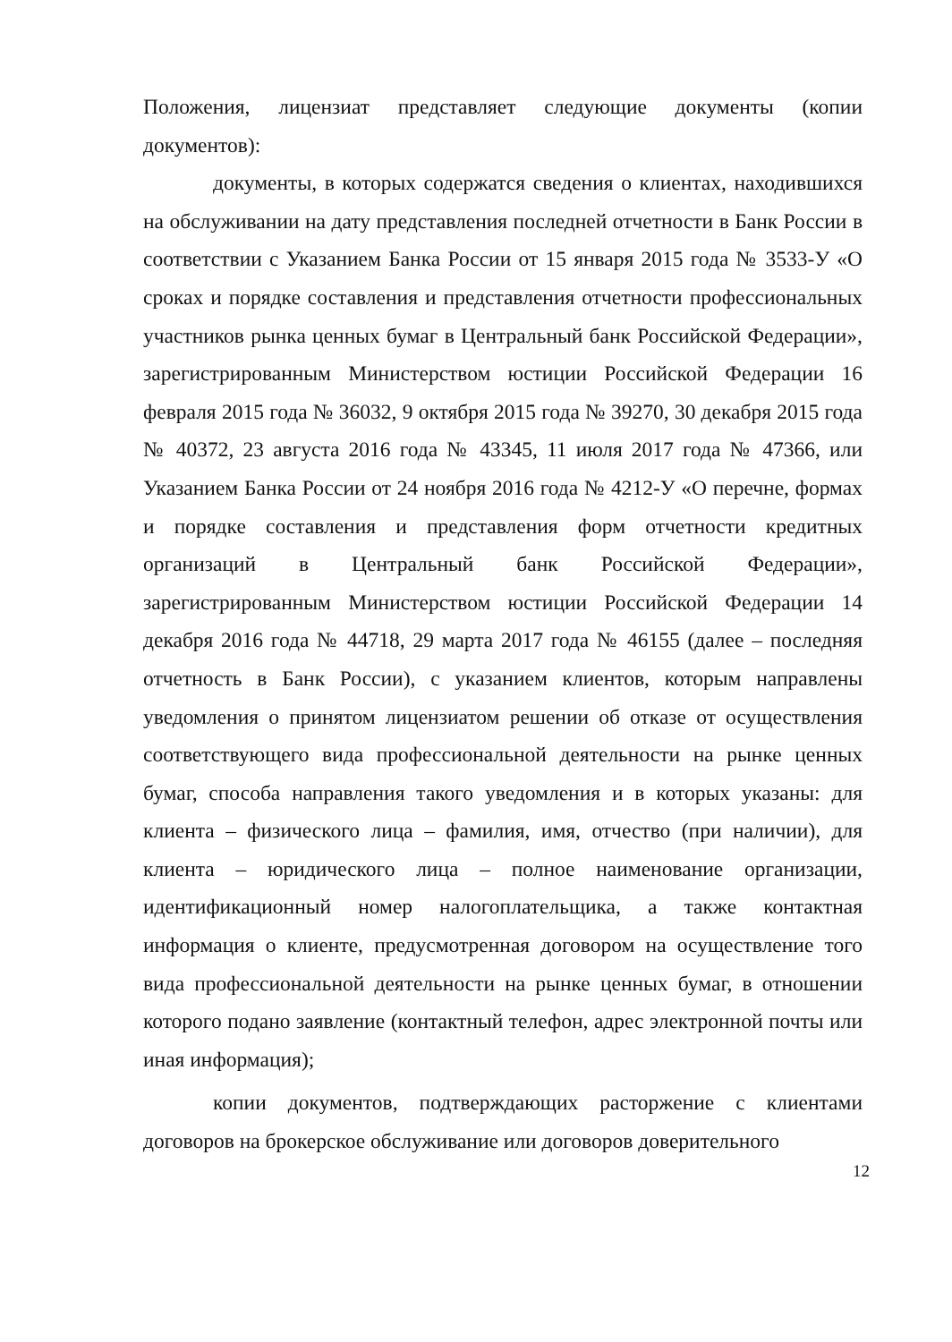Положения, лицензиат представляет следующие документы (копии документов):
документы, в которых содержатся сведения о клиентах, находившихся на обслуживании на дату представления последней отчетности в Банк России в соответствии с Указанием Банка России от 15 января 2015 года № 3533-У «О сроках и порядке составления и представления отчетности профессиональных участников рынка ценных бумаг в Центральный банк Российской Федерации», зарегистрированным Министерством юстиции Российской Федерации 16 февраля 2015 года № 36032, 9 октября 2015 года № 39270, 30 декабря 2015 года № 40372, 23 августа 2016 года № 43345, 11 июля 2017 года № 47366, или Указанием Банка России от 24 ноября 2016 года № 4212-У «О перечне, формах и порядке составления и представления форм отчетности кредитных организаций в Центральный банк Российской Федерации», зарегистрированным Министерством юстиции Российской Федерации 14 декабря 2016 года № 44718, 29 марта 2017 года № 46155 (далее – последняя отчетность в Банк России), с указанием клиентов, которым направлены уведомления о принятом лицензиатом решении об отказе от осуществления соответствующего вида профессиональной деятельности на рынке ценных бумаг, способа направления такого уведомления и в которых указаны: для клиента – физического лица – фамилия, имя, отчество (при наличии), для клиента – юридического лица – полное наименование организации, идентификационный номер налогоплательщика, а также контактная информация о клиенте, предусмотренная договором на осуществление того вида профессиональной деятельности на рынке ценных бумаг, в отношении которого подано заявление (контактный телефон, адрес электронной почты или иная информация);
копии документов, подтверждающих расторжение с клиентами договоров на брокерское обслуживание или договоров доверительного
12